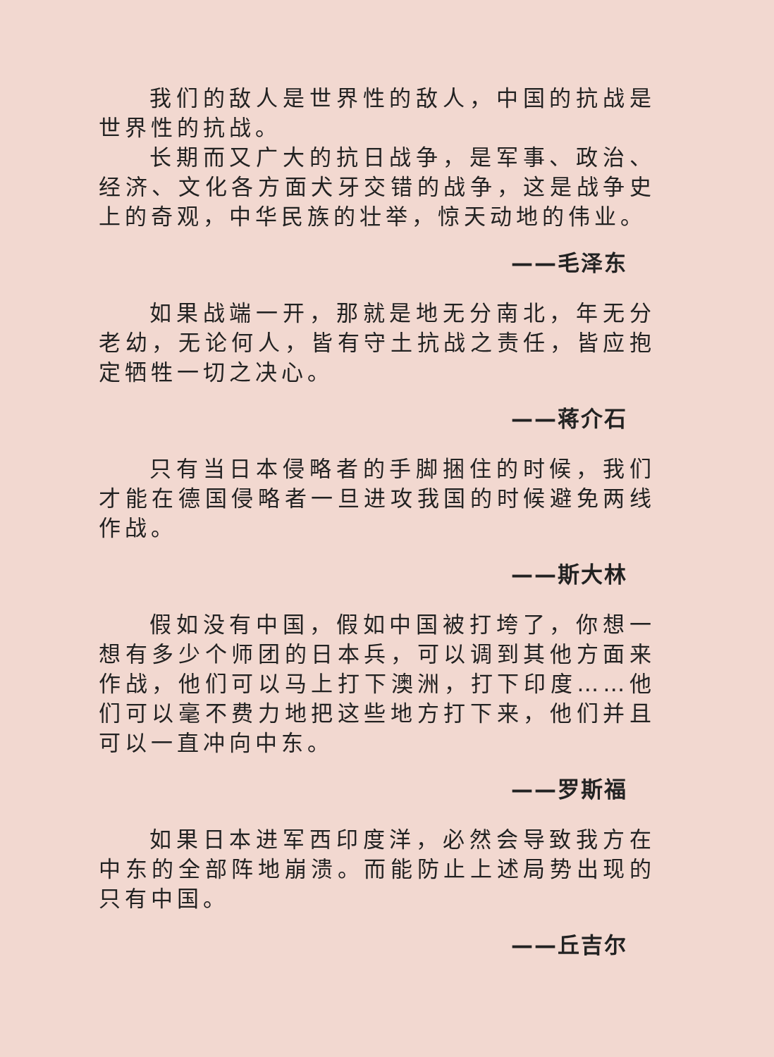我们的敌人是世界性的敌人，中国的抗战是世界性的抗战。
长期而又广大的抗日战争，是军事、政治、经济、文化各方面犬牙交错的战争，这是战争史上的奇观，中华民族的壮举，惊天动地的伟业。
——毛泽东
如果战端一开，那就是地无分南北，年无分老幼，无论何人，皆有守土抗战之责任，皆应抱定牺牲一切之决心。
——蒋介石
只有当日本侵略者的手脚捆住的时候，我们才能在德国侵略者一旦进攻我国的时候避免两线作战。
——斯大林
假如没有中国，假如中国被打垮了，你想一想有多少个师团的日本兵，可以调到其他方面来作战，他们可以马上打下澳洲，打下印度……他们可以毫不费力地把这些地方打下来，他们并且可以一直冲向中东。
——罗斯福
如果日本进军西印度洋，必然会导致我方在中东的全部阵地崩溃。而能防止上述局势出现的只有中国。
——丘吉尔